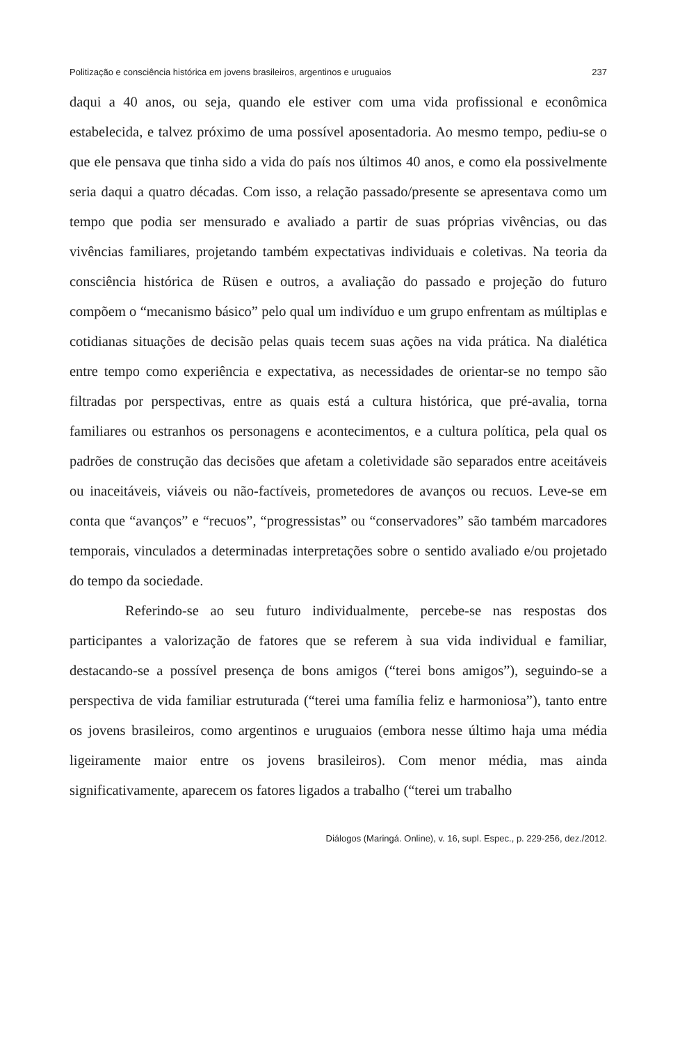Politização e consciência histórica em jovens brasileiros, argentinos e uruguaios 237
daqui a 40 anos, ou seja, quando ele estiver com uma vida profissional e econômica estabelecida, e talvez próximo de uma possível aposentadoria. Ao mesmo tempo, pediu-se o que ele pensava que tinha sido a vida do país nos últimos 40 anos, e como ela possivelmente seria daqui a quatro décadas. Com isso, a relação passado/presente se apresentava como um tempo que podia ser mensurado e avaliado a partir de suas próprias vivências, ou das vivências familiares, projetando também expectativas individuais e coletivas. Na teoria da consciência histórica de Rüsen e outros, a avaliação do passado e projeção do futuro compõem o “mecanismo básico” pelo qual um indivíduo e um grupo enfrentam as múltiplas e cotidianas situações de decisão pelas quais tecem suas ações na vida prática. Na dialética entre tempo como experiência e expectativa, as necessidades de orientar-se no tempo são filtradas por perspectivas, entre as quais está a cultura histórica, que pré-avalia, torna familiares ou estranhos os personagens e acontecimentos, e a cultura política, pela qual os padrões de construção das decisões que afetam a coletividade são separados entre aceitáveis ou inaceitáveis, viáveis ou não-factíveis, prometedores de avanços ou recuos. Leve-se em conta que “avanços” e “recuos”, “progressistas” ou “conservadores” são também marcadores temporais, vinculados a determinadas interpretações sobre o sentido avaliado e/ou projetado do tempo da sociedade.
Referindo-se ao seu futuro individualmente, percebe-se nas respostas dos participantes a valorização de fatores que se referem à sua vida individual e familiar, destacando-se a possível presença de bons amigos (“terei bons amigos”), seguindo-se a perspectiva de vida familiar estruturada (“terei uma família feliz e harmoniosa”), tanto entre os jovens brasileiros, como argentinos e uruguaios (embora nesse último haja uma média ligeiramente maior entre os jovens brasileiros). Com menor média, mas ainda significativamente, aparecem os fatores ligados a trabalho (“terei um trabalho
Diálogos (Maringá. Online), v. 16, supl. Espec., p. 229-256, dez./2012.